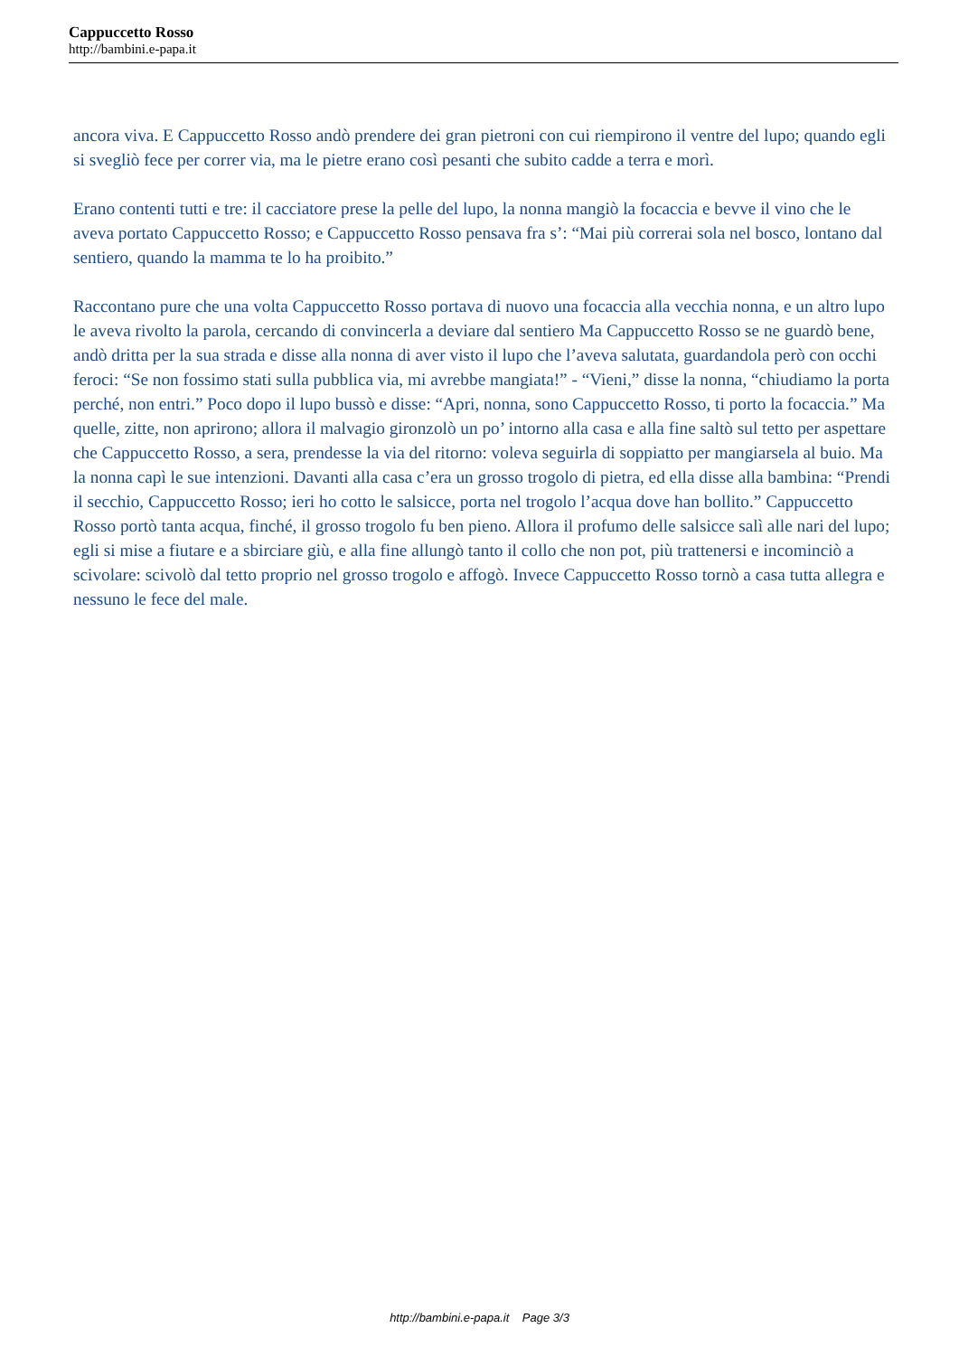Cappuccetto Rosso
http://bambini.e-papa.it
ancora viva. E Cappuccetto Rosso andò prendere dei gran pietroni con cui riempirono il ventre del lupo; quando egli si svegliò fece per correr via, ma le pietre erano così pesanti che subito cadde a terra e morì.
Erano contenti tutti e tre: il cacciatore prese la pelle del lupo, la nonna mangiò la focaccia e bevve il vino che le aveva portato Cappuccetto Rosso; e Cappuccetto Rosso pensava fra s’: “Mai più correrai sola nel bosco, lontano dal sentiero, quando la mamma te lo ha proibito.”
Raccontano pure che una volta Cappuccetto Rosso portava di nuovo una focaccia alla vecchia nonna, e un altro lupo le aveva rivolto la parola, cercando di convincerla a deviare dal sentiero Ma Cappuccetto Rosso se ne guardò bene, andò dritta per la sua strada e disse alla nonna di aver visto il lupo che l’aveva salutata, guardandola però con occhi feroci: “Se non fossimo stati sulla pubblica via, mi avrebbe mangiata!” - “Vieni,” disse la nonna, “chiudiamo la porta perché, non entri.” Poco dopo il lupo bussò e disse: “Apri, nonna, sono Cappuccetto Rosso, ti porto la focaccia.” Ma quelle, zitte, non aprirono; allora il malvagio gironzolò un po’ intorno alla casa e alla fine saltò sul tetto per aspettare che Cappuccetto Rosso, a sera, prendesse la via del ritorno: voleva seguirla di soppiatto per mangiarsela al buio. Ma la nonna capì le sue intenzioni. Davanti alla casa c’era un grosso trogolo di pietra, ed ella disse alla bambina: “Prendi il secchio, Cappuccetto Rosso; ieri ho cotto le salsicce, porta nel trogolo l’acqua dove han bollito.” Cappuccetto Rosso portò tanta acqua, finché, il grosso trogolo fu ben pieno. Allora il profumo delle salsicce salì alle nari del lupo; egli si mise a fiutare e a sbirciare giù, e alla fine allungò tanto il collo che non pot, più trattenersi e incominciò a scivolare: scivolò dal tetto proprio nel grosso trogolo e affogò. Invece Cappuccetto Rosso tornò a casa tutta allegra e nessuno le fece del male.
http://bambini.e-papa.it Page 3/3